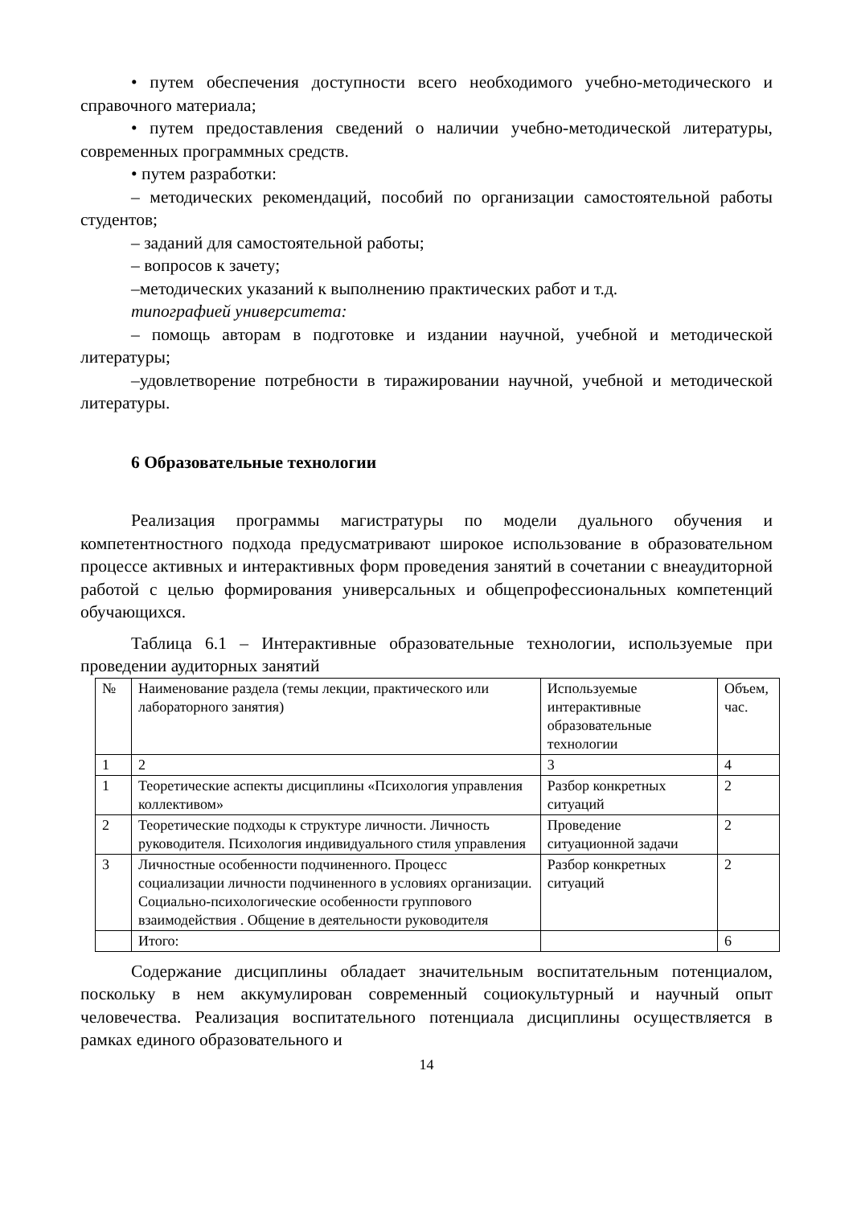• путем обеспечения доступности всего необходимого учебно-методического и справочного материала;
• путем предоставления сведений о наличии учебно-методической литературы, современных программных средств.
• путем разработки:
– методических рекомендаций, пособий по организации самостоятельной работы студентов;
– заданий для самостоятельной работы;
– вопросов к зачету;
–методических указаний к выполнению практических работ и т.д.
типографией университета:
– помощь авторам в подготовке и издании научной, учебной и методической литературы;
–удовлетворение потребности в тиражировании научной, учебной и методической литературы.
6 Образовательные технологии
Реализация программы магистратуры по модели дуального обучения и компетентностного подхода предусматривают широкое использование в образовательном процессе активных и интерактивных форм проведения занятий в сочетании с внеаудиторной работой с целью формирования универсальных и общепрофессиональных компетенций обучающихся.
Таблица 6.1 – Интерактивные образовательные технологии, используемые при проведении аудиторных занятий
| № | Наименование раздела (темы лекции, практического или лабораторного занятия) | Используемые интерактивные образовательные технологии | Объем, час. |
| 1 | 2 | 3 | 4 |
| 1 | Теоретические аспекты дисциплины «Психология управления коллективом» | Разбор конкретных ситуаций | 2 |
| 2 | Теоретические подходы к структуре личности. Личность руководителя. Психология индивидуального стиля управления | Проведение ситуационной задачи | 2 |
| 3 | Личностные особенности подчиненного. Процесс социализации личности подчиненного в условиях организации. Социально-психологические особенности группового взаимодействия . Общение в деятельности руководителя | Разбор конкретных ситуаций | 2 |
| | Итого: | | 6 |
Содержание дисциплины обладает значительным воспитательным потенциалом, поскольку в нем аккумулирован современный социокультурный и научный опыт человечества. Реализация воспитательного потенциала дисциплины осуществляется в рамках единого образовательного и
14